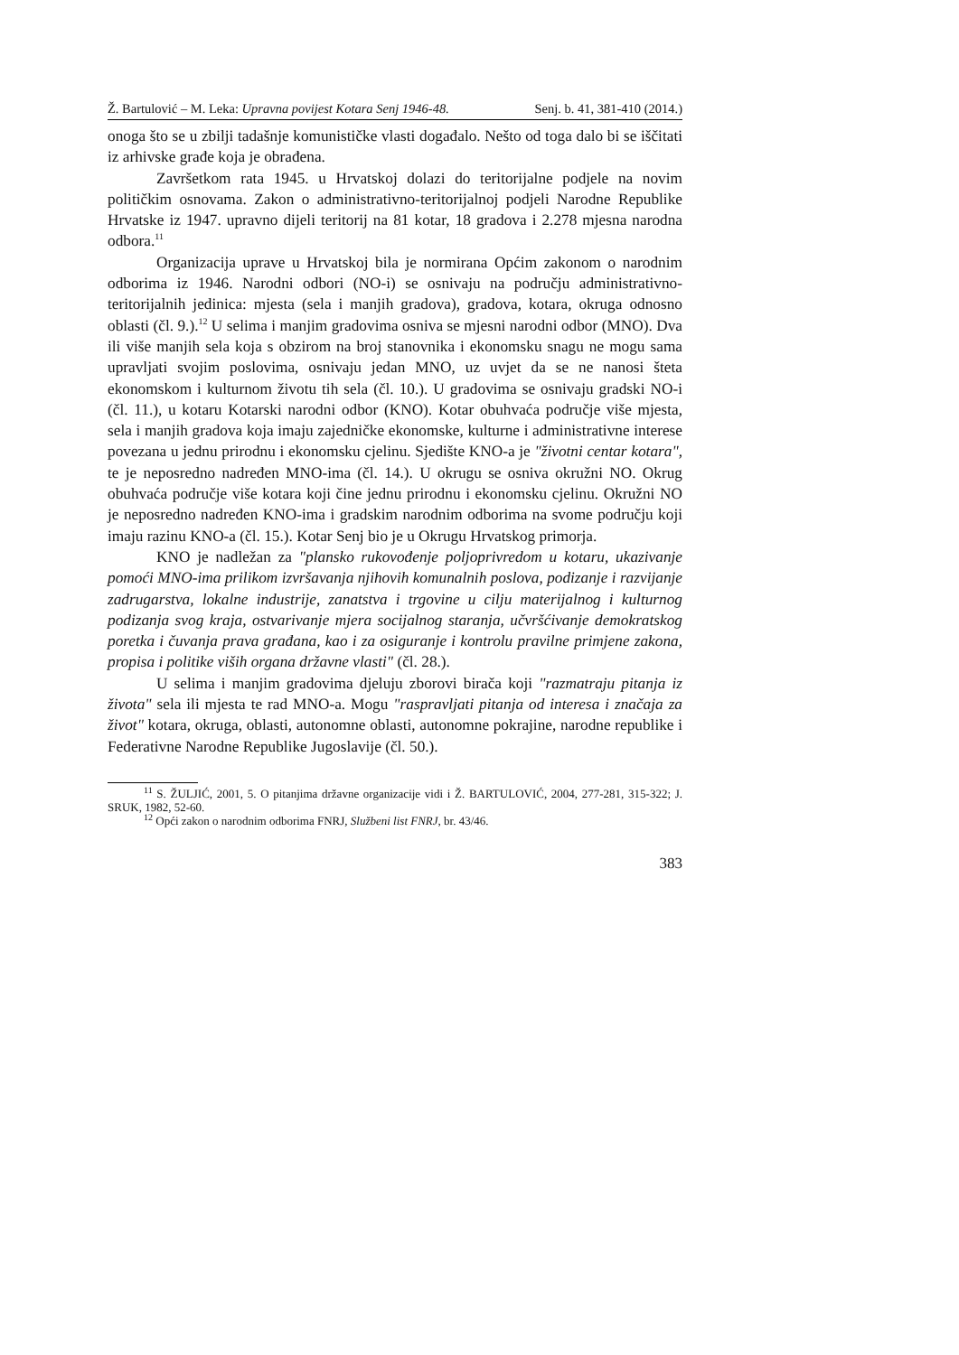Ž. Bartulović – M. Leka: Upravna povijest Kotara Senj 1946-48. Senj. b. 41, 381-410 (2014.)
onoga što se u zbilji tadašnje komunističke vlasti događalo. Nešto od toga dalo bi se iščitati iz arhivske građe koja je obrađena.
Završetkom rata 1945. u Hrvatskoj dolazi do teritorijalne podjele na novim političkim osnovama. Zakon o administrativno-teritorijalnoj podjeli Narodne Republike Hrvatske iz 1947. upravno dijeli teritorij na 81 kotar, 18 gradova i 2.278 mjesna narodna odbora.<sup>11</sup>
Organizacija uprave u Hrvatskoj bila je normirana Općim zakonom o narodnim odborima iz 1946. Narodni odbori (NO-i) se osnivaju na području administrativno-teritorijalnih jedinica: mjesta (sela i manjih gradova), gradova, kotara, okruga odnosno oblasti (čl. 9.).<sup>12</sup> U selima i manjim gradovima osniva se mjesni narodni odbor (MNO). Dva ili više manjih sela koja s obzirom na broj stanovnika i ekonomsku snagu ne mogu sama upravljati svojim poslovima, osnivaju jedan MNO, uz uvjet da se ne nanosi šteta ekonomskom i kulturnom životu tih sela (čl. 10.). U gradovima se osnivaju gradski NO-i (čl. 11.), u kotaru Kotarski narodni odbor (KNO). Kotar obuhvaća područje više mjesta, sela i manjih gradova koja imaju zajedničke ekonomske, kulturne i administrativne interese povezana u jednu prirodnu i ekonomsku cjelinu. Sjedište KNO-a je "životni centar kotara", te je neposredno nadređen MNO-ima (čl. 14.). U okrugu se osniva okružni NO. Okrug obuhvaća područje više kotara koji čine jednu prirodnu i ekonomsku cjelinu. Okružni NO je neposredno nadređen KNO-ima i gradskim narodnim odborima na svome području koji imaju razinu KNO-a (čl. 15.). Kotar Senj bio je u Okrugu Hrvatskog primorja.
KNO je nadležan za "plansko rukovođenje poljoprivredom u kotaru, ukazivanje pomoći MNO-ima prilikom izvršavanja njihovih komunalnih poslova, podizanje i razvijanje zadrugarstva, lokalne industrije, zanatstva i trgovine u cilju materijalnog i kulturnog podizanja svog kraja, ostvarivanje mjera socijalnog staranja, učvršćivanje demokratskog poretka i čuvanja prava građana, kao i za osiguranje i kontrolu pravilne primjene zakona, propisa i politike viših organa državne vlasti" (čl. 28.).
U selima i manjim gradovima djeluju zborovi birača koji "razmatraju pitanja iz života" sela ili mjesta te rad MNO-a. Mogu "raspravljati pitanja od interesa i značaja za život" kotara, okruga, oblasti, autonomne oblasti, autonomne pokrajine, narodne republike i Federativne Narodne Republike Jugoslavije (čl. 50.).
<sup>11</sup> S. ŽULJIĆ, 2001, 5. O pitanjima državne organizacije vidi i Ž. BARTULOVIĆ, 2004, 277-281, 315-322; J. SRUK, 1982, 52-60.
<sup>12</sup> Opći zakon o narodnim odborima FNRJ, Službeni list FNRJ, br. 43/46.
383